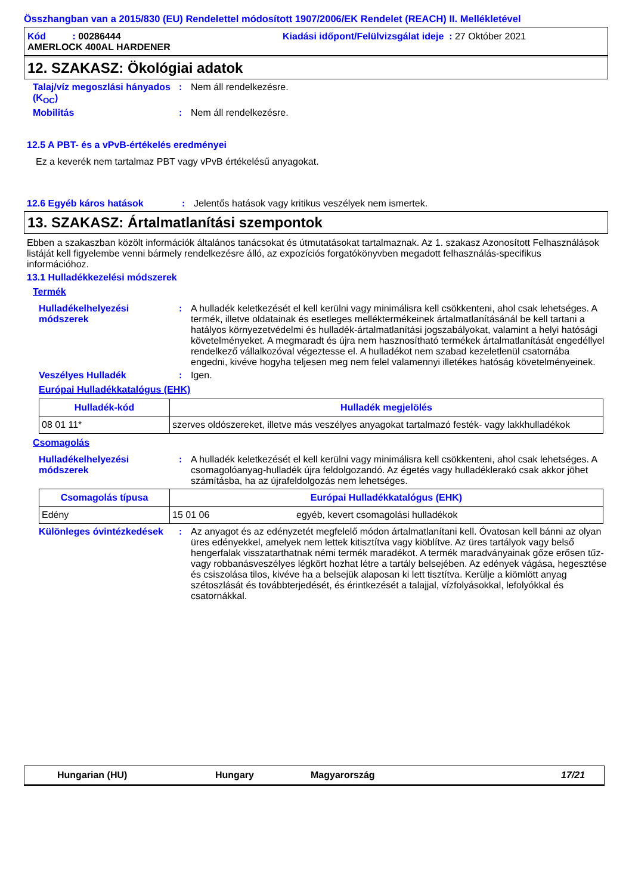Összhangban van a 2015/830 (EU) Rendelettel módosított 1907/2006/EK Rendelet (REACH) II. Mellékletével
Kód : 00286444 Kiadási időpont/Felülvizsgálat ideje : 27 Október 2021
AMERLOCK 400AL HARDENER
12. SZAKASZ: Ökológiai adatok
Talaj/víz megoszlási hányados (K<sub>OC</sub>)
: Nem áll rendelkezésre.
Mobilitás : Nem áll rendelkezésre.
12.5 A PBT- és a vPvB-értékelés eredményei
Ez a keverék nem tartalmaz PBT vagy vPvB értékelésű anyagokat.
12.6 Egyéb káros hatások : Jelentős hatások vagy kritikus veszélyek nem ismertek.
13. SZAKASZ: Ártalmatlanítási szempontok
Ebben a szakaszban közölt információk általános tanácsokat és útmutatásokat tartalmaznak. Az 1. szakasz Azonosított Felhasználások listáját kell figyelembe venni bármely rendelkezésre álló, az expozíciós forgatókönyvben megadott felhasználás-specifikus információhoz.
13.1 Hulladékkezelési módszerek
Termék
Hulladékelhelyezési módszerek
: A hulladék keletkezését el kell kerülni vagy minimálisra kell csökkenteni, ahol csak lehetséges. A termék, illetve oldatainak és esetleges melléktermékeinek ártalmatlanításánál be kell tartani a hatályos környezetvédelmi és hulladék-ártalmatlanítási jogszabályokat, valamint a helyi hatósági követelményeket. A megmaradt és újra nem hasznosítható termékek ártalmatlanítását engedéllyel rendelkező vállalkozóval végeztesse el. A hulladékot nem szabad kezeletlenül csatornába engedni, kivéve hogyha teljesen meg nem felel valamennyi illetékes hatóság követelményeinek.
Veszélyes Hulladék : Igen.
Európai Hulladékkatalógus (EHK)
| Hulladék-kód | Hulladék megjelölés |
| --- | --- |
| 08 01 11* | szerves oldószereket, illetve más veszélyes anyagokat tartalmazó festék- vagy lakkhulladékok |
Csomagolás
Hulladékelhelyezési módszerek
: A hulladék keletkezését el kell kerülni vagy minimálisra kell csökkenteni, ahol csak lehetséges. A csomagolóanyag-hulladék újra feldolgozandó. Az égetés vagy hulladéklerakó csak akkor jöhet számításba, ha az újrafeldolgozás nem lehetséges.
| Csomagolás típusa | Európai Hulladékkatalógus (EHK) | |
| --- | --- | --- |
| Edény | 15 01 06 | egyéb, kevert csomagolási hulladékok |
Különleges óvintézkedések
: Az anyagot és az edényzetét megfelelő módon ártalmatlanítani kell. Óvatosan kell bánni az olyan üres edényekkel, amelyek nem lettek kitisztítva vagy kiöblítve. Az üres tartályok vagy belső hengerfalak visszatarthatnak némi termék maradékot. A termék maradványainak gőze erősen tűz- vagy robbanásveszélyes légkört hozhat létre a tartály belsejében. Az edények vágása, hegesztése és csiszolása tilos, kivéve ha a belsejük alaposan ki lett tisztítva. Kerülje a kiömlött anyag szétoszlását és továbbterjedését, és érintkezését a talajjal, vízfolyásokkal, lefolyókkal és csatornákkal.
Hungarian (HU) Hungary Magyarország 17/21